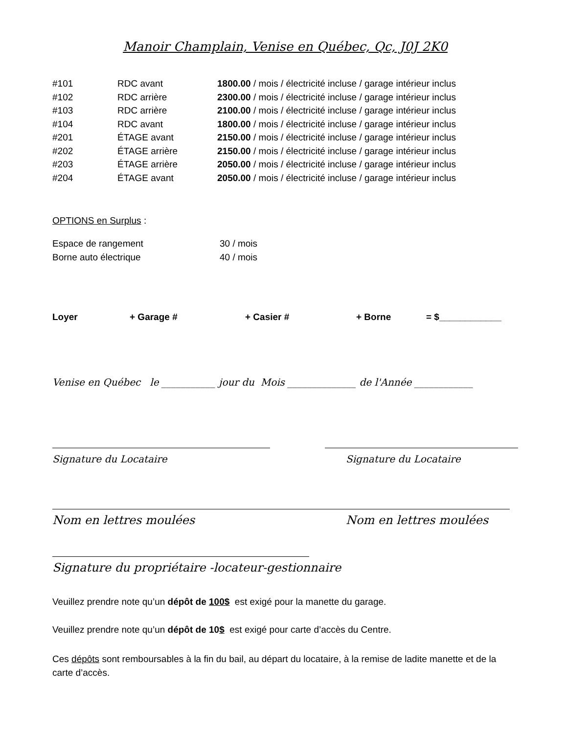Manoir Champlain, Venise en Québec, Qc, J0J 2K0
| #101 | RDC avant | 1800.00 / mois / électricité incluse / garage intérieur inclus |
| #102 | RDC arrière | 2300.00 / mois / électricité incluse / garage intérieur inclus |
| #103 | RDC arrière | 2100.00 / mois / électricité incluse / garage intérieur inclus |
| #104 | RDC avant | 1800.00 / mois / électricité incluse / garage intérieur inclus |
| #201 | ÉTAGE avant | 2150.00 / mois / électricité incluse / garage intérieur inclus |
| #202 | ÉTAGE arrière | 2150.00 / mois / électricité incluse / garage intérieur inclus |
| #203 | ÉTAGE arrière | 2050.00 / mois / électricité incluse / garage intérieur inclus |
| #204 | ÉTAGE avant | 2050.00 / mois / électricité incluse / garage intérieur inclus |
OPTIONS en Surplus :
| Espace de rangement | 30 / mois |
| Borne auto électrique | 40 / mois |
Loyer + Garage # + Casier # + Borne = $____________
Venise en Québec le ___________ jour du Mois ______________ de l'Année ____________
Signature du Locataire Signature du Locataire
Nom en lettres moulées Nom en lettres moulées
Signature du propriétaire -locateur-gestionnaire
Veuillez prendre note qu’un dépôt de 100$ est exigé pour la manette du garage.
Veuillez prendre note qu’un dépôt de 10$ est exigé pour carte d’accès du Centre.
Ces dépôts sont remboursables à la fin du bail, au départ du locataire, à la remise de ladite manette et de la carte d’accès.